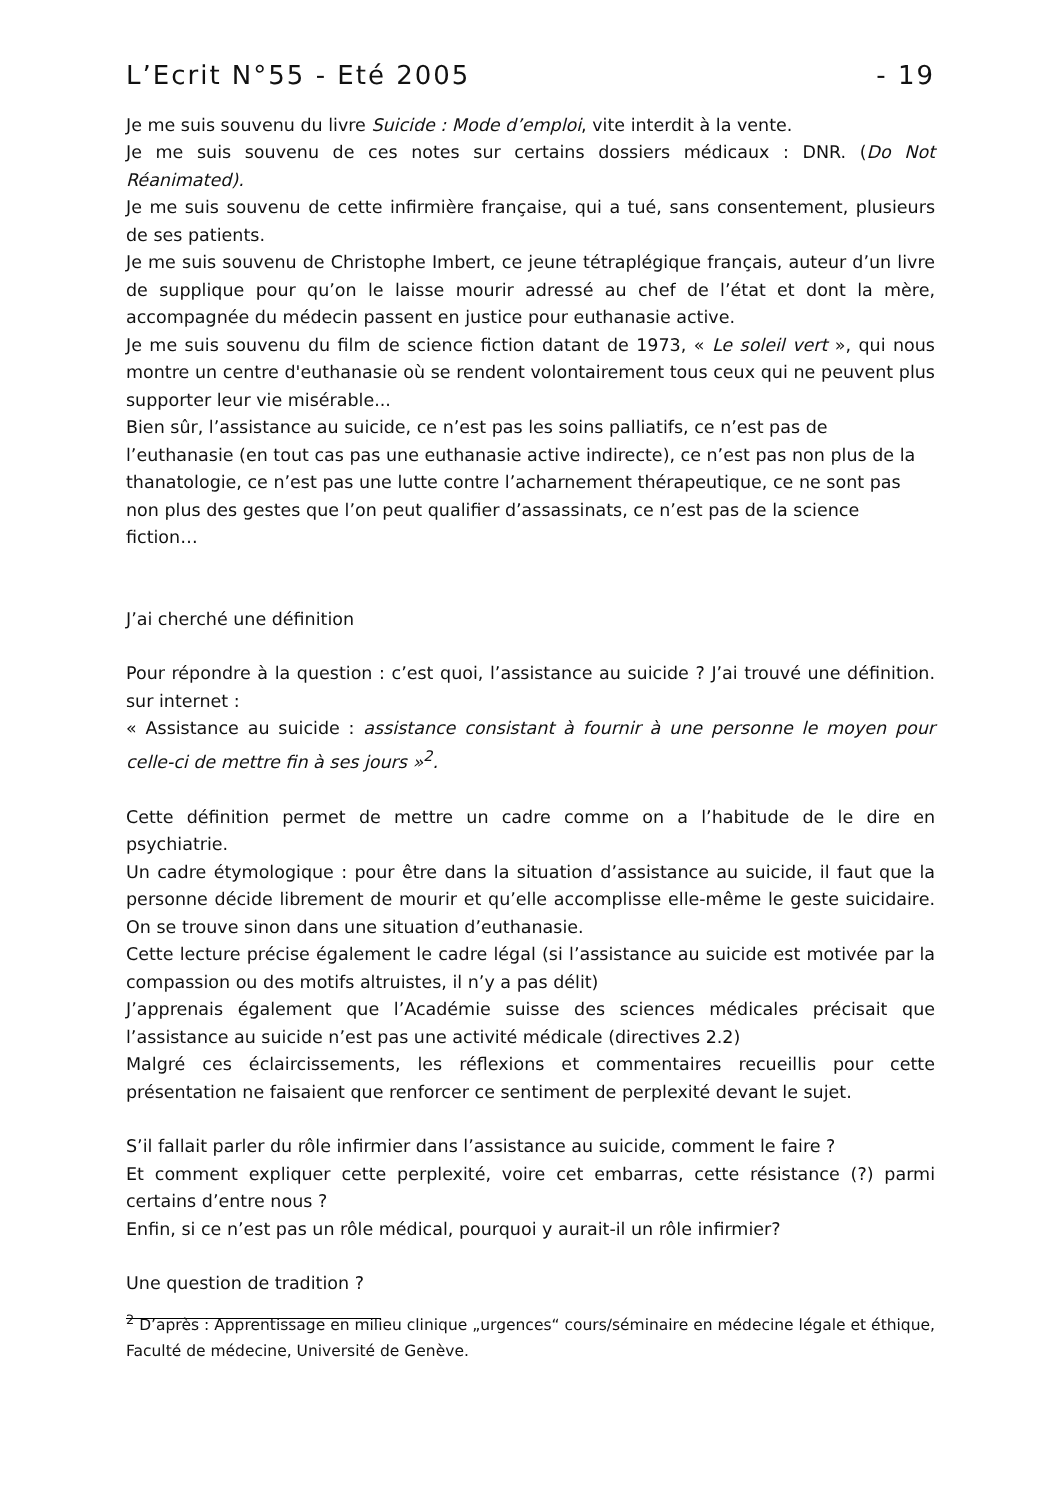L’Ecrit N°55 - Eté 2005 - 19
Je me suis souvenu du livre Suicide : Mode d’emploi, vite interdit à la vente.
Je me suis souvenu de ces notes sur certains dossiers médicaux : DNR. (Do Not Réanimated).
Je me suis souvenu de cette infirmière française, qui a tué, sans consentement, plusieurs de ses patients.
Je me suis souvenu de Christophe Imbert, ce jeune tétraplégique français, auteur d’un livre de supplique pour qu’on le laisse mourir adressé au chef de l’état et dont la mère, accompagnée du médecin passent en justice pour euthanasie active.
Je me suis souvenu du film de science fiction datant de 1973, « Le soleil vert », qui nous montre un centre d'euthanasie où se rendent volontairement tous ceux qui ne peuvent plus supporter leur vie misérable...
Bien sûr, l’assistance au suicide, ce n’est pas les soins palliatifs, ce n’est pas de l’euthanasie (en tout cas pas une euthanasie active indirecte), ce n’est pas non plus de la thanatologie, ce n’est pas une lutte contre l’acharnement thérapeutique, ce ne sont pas non plus des gestes que l’on peut qualifier d’assassinats, ce n’est pas de la science fiction…
J’ai cherché une définition
Pour répondre à la question : c’est quoi, l’assistance au suicide ? J’ai trouvé une définition. sur internet :
« Assistance au suicide : assistance consistant à fournir à une personne le moyen pour celle-ci de mettre fin à ses jours »<sup>2</sup>.
Cette définition permet de mettre un cadre comme on a l’habitude de le dire en psychiatrie.
Un cadre étymologique : pour être dans la situation d’assistance au suicide, il faut que la personne décide librement de mourir et qu’elle accomplisse elle-même le geste suicidaire. On se trouve sinon dans une situation d’euthanasie.
Cette lecture précise également le cadre légal (si l’assistance au suicide est motivée par la compassion ou des motifs altruistes, il n’y a pas délit)
J’apprenais également que l’Académie suisse des sciences médicales précisait que l’assistance au suicide n’est pas une activité médicale (directives 2.2)
Malgré ces éclaircissements, les réflexions et commentaires recueillis pour cette présentation ne faisaient que renforcer ce sentiment de perplexité devant le sujet.
S’il fallait parler du rôle infirmier dans l’assistance au suicide, comment le faire ?
Et comment expliquer cette perplexité, voire cet embarras, cette résistance (?) parmi certains d’entre nous ?
Enfin, si ce n’est pas un rôle médical, pourquoi y aurait-il un rôle infirmier?
Une question de tradition ?
<sup>2</sup> D’après : Apprentissage en milieu clinique „urgences“ cours/séminaire en médecine légale et éthique, Faculté de médecine, Université de Genève.